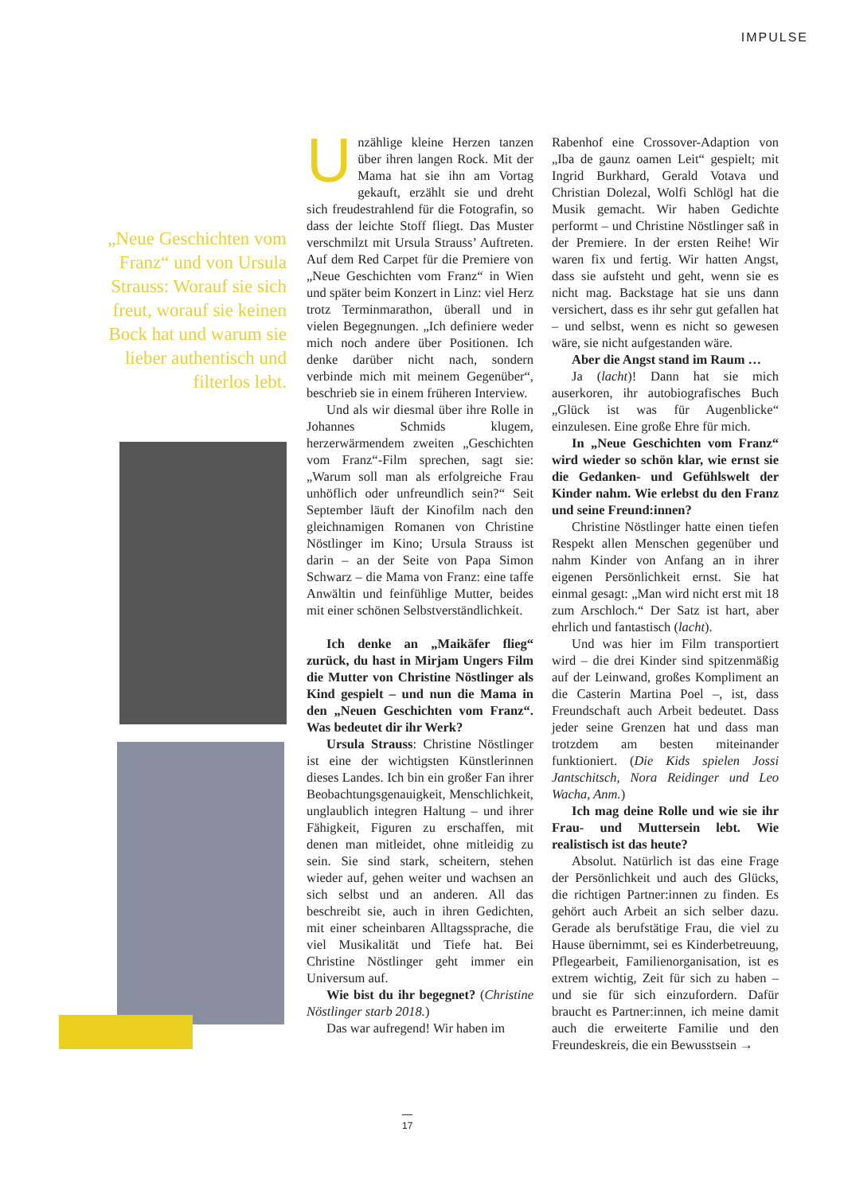IMPULSE
„Neue Geschichten vom Franz“ und von Ursula Strauss: Worauf sie sich freut, worauf sie keinen Bock hat und warum sie lieber authentisch und filterlos lebt.
Unzählige kleine Herzen tanzen über ihren langen Rock. Mit der Mama hat sie ihn am Vortag gekauft, erzählt sie und dreht sich freudestrahlend für die Fotografin, so dass der leichte Stoff fliegt. Das Muster verschmilzt mit Ursula Strauss’ Auftreten. Auf dem Red Carpet für die Premiere von „Neue Geschichten vom Franz“ in Wien und später beim Konzert in Linz: viel Herz trotz Terminmarathon, überall und in vielen Begegnungen. „Ich definiere weder mich noch andere über Positionen. Ich denke darüber nicht nach, sondern verbinde mich mit meinem Gegenüber“, beschrieb sie in einem früheren Interview.
Und als wir diesmal über ihre Rolle in Johannes Schmids klugem, herzerwärmendem zweiten „Geschichten vom Franz“-Film sprechen, sagt sie: „Warum soll man als erfolgreiche Frau unhöflich oder unfreundlich sein?“ Seit September läuft der Kinofilm nach den gleichnamigen Romanen von Christine Nöstlinger im Kino; Ursula Strauss ist darin – an der Seite von Papa Simon Schwarz – die Mama von Franz: eine taffe Anwältin und feinfühlige Mutter, beides mit einer schönen Selbstverständlichkeit.
Ich denke an „Maikäfer flieg“ zurück, du hast in Mirjam Ungers Film die Mutter von Christine Nöstlinger als Kind gespielt – und nun die Mama in den „Neuen Geschichten vom Franz“. Was bedeutet dir ihr Werk?
Ursula Strauss: Christine Nöstlinger ist eine der wichtigsten Künstlerinnen dieses Landes. Ich bin ein großer Fan ihrer Beobachtungsgenauigkeit, Menschlichkeit, unglaublich integren Haltung – und ihrer Fähigkeit, Figuren zu erschaffen, mit denen man mitleidet, ohne mitleidig zu sein. Sie sind stark, scheitern, stehen wieder auf, gehen weiter und wachsen an sich selbst und an anderen. All das beschreibt sie, auch in ihren Gedichten, mit einer scheinbaren Alltagssprache, die viel Musikalität und Tiefe hat. Bei Christine Nöstlinger geht immer ein Universum auf.
Wie bist du ihr begegnet? (Christine Nöstlinger starb 2018.)
Das war aufregend! Wir haben im
Rabenhof eine Crossover-Adaption von „Iba de gaunz oamen Leit“ gespielt; mit Ingrid Burkhard, Gerald Votava und Christian Dolezal, Wolfi Schlögl hat die Musik gemacht. Wir haben Gedichte performt – und Christine Nöstlinger saß in der Premiere. In der ersten Reihe! Wir waren fix und fertig. Wir hatten Angst, dass sie aufsteht und geht, wenn sie es nicht mag. Backstage hat sie uns dann versichert, dass es ihr sehr gut gefallen hat – und selbst, wenn es nicht so gewesen wäre, sie nicht aufgestanden wäre.
Aber die Angst stand im Raum …
Ja (lacht)! Dann hat sie mich auserkoren, ihr autobiografisches Buch „Glück ist was für Augenblicke“ einzulesen. Eine große Ehre für mich.
In „Neue Geschichten vom Franz“ wird wieder so schön klar, wie ernst sie die Gedanken- und Gefühlswelt der Kinder nahm. Wie erlebst du den Franz und seine Freund:innen?
Christine Nöstlinger hatte einen tiefen Respekt allen Menschen gegenüber und nahm Kinder von Anfang an in ihrer eigenen Persönlichkeit ernst. Sie hat einmal gesagt: „Man wird nicht erst mit 18 zum Arschloch.“ Der Satz ist hart, aber ehrlich und fantastisch (lacht).
Und was hier im Film transportiert wird – die drei Kinder sind spitzenmäßig auf der Leinwand, großes Kompliment an die Casterin Martina Poel –, ist, dass Freundschaft auch Arbeit bedeutet. Dass jeder seine Grenzen hat und dass man trotzdem am besten miteinander funktioniert. (Die Kids spielen Jossi Jantschitsch, Nora Reidinger und Leo Wacha, Anm.)
Ich mag deine Rolle und wie sie ihr Frau- und Muttersein lebt. Wie realistisch ist das heute?
Absolut. Natürlich ist das eine Frage der Persönlichkeit und auch des Glücks, die richtigen Partner:innen zu finden. Es gehört auch Arbeit an sich selber dazu. Gerade als berufstätige Frau, die viel zu Hause übernimmt, sei es Kinderbetreuung, Pflegearbeit, Familienorganisation, ist es extrem wichtig, Zeit für sich zu haben – und sie für sich einzufordern. Dafür braucht es Partner:innen, ich meine damit auch die erweiterte Familie und den Freundeskreis, die ein Bewusstsein →
17